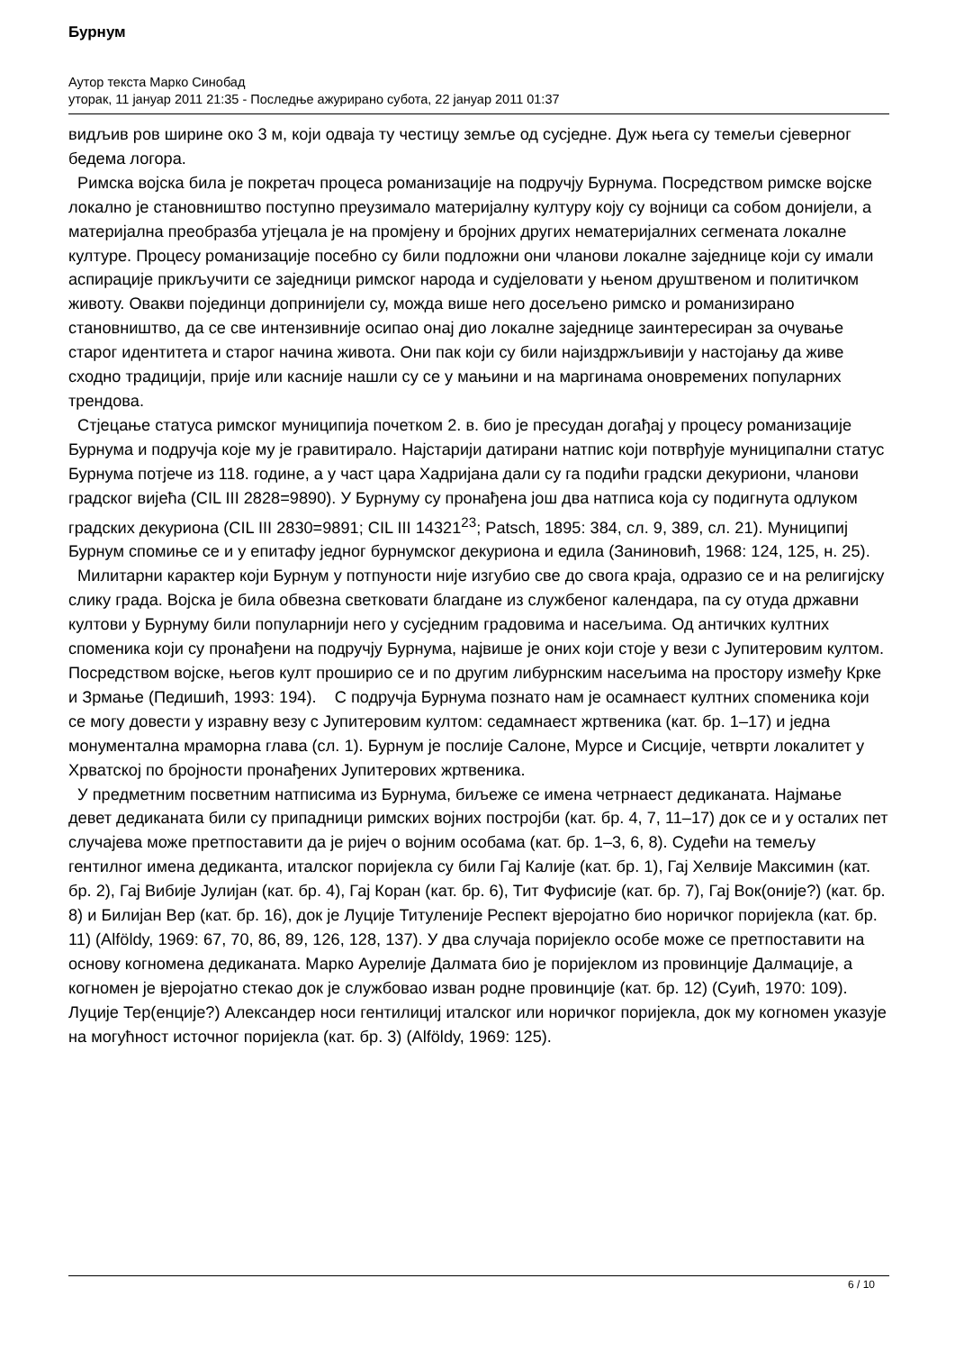Бурнум
Аутор текста Марко Синобад
уторак, 11 јануар 2011 21:35 - Последње ажурирано субота, 22 јануар 2011 01:37
видљив ров ширине око 3 м, који одваја ту честицу земље од сусједне. Дуж њега су темељи сјеверног бедема логора.
Римска војска била је покретач процеса романизације на подручју Бурнума. Посредством римске војске локално је становништво поступно преузимало материјалну културу коју су војници са собом донијели, а материјална преобразба утјецала је на промјену и бројних других нематеријалних сегмената локалне културе. Процесу романизације посебно су били подложни они чланови локалне заједнице који су имали аспирације прикључити се заједници римског народа и судјеловати у њеном друштвеном и политичком животу. Овакви појединци допринијели су, можда више него досељено римско и романизирано становништво, да се све интензивније осипао онај дио локалне заједнице заинтересиран за очување старог идентитета и старог начина живота. Они пак који су били најиздржљивији у настојању да живе сходно традицији, прије или касније нашли су се у мањини и на маргинама оновремених популарних трендова.
Стјецање статуса римског муниципија почетком 2. в. био је пресудан догађај у процесу романизације Бурнума и подручја које му је гравитирало. Најстарији датирани натпис који потврђује муниципални статус Бурнума потјече из 118. године, а у част цара Хадријана дали су га подићи градски декуриони, чланови градског вијећа (CIL III 2828=9890). У Бурнуму су пронађена још два натписа која су подигнута одлуком градских декуриона (CIL III 2830=9891; CIL III 14321<sup>23</sup>; Patsch, 1895: 384, сл. 9, 389, сл. 21). Муниципиј Бурнум спомиње се и у епитафу једног бурнумског декуриона и едила (Заниновић, 1968: 124, 125, н. 25).
Милитарни карактер који Бурнум у потпуности није изгубио све до свога краја, одразио се и на религијску слику града. Војска је била обвезна светковати благдане из службеног календара, па су отуда државни култови у Бурнуму били популарнији него у сусједним градовима и насељима. Од античких култних споменика који су пронађени на подручју Бурнума, највише је оних који стоје у вези с Јупитеровим култом. Посредством војске, његов култ проширио се и по другим либурнским насељима на простору између Крке и Зрмање (Педишић, 1993: 194). С подручја Бурнума познато нам је осамнаест култних споменика који се могу довести у изравну везу с Јупитеровим култом: седамнаест жртвеника (кат. бр. 1–17) и једна монументална мраморна глава (сл. 1). Бурнум је послије Салоне, Мурсе и Сисције, четврти локалитет у Хрватској по бројности пронађених Јупитерових жртвеника.
У предметним посветним натписима из Бурнума, биљеже се имена четрнаест дедиканата. Најмање девет дедиканата били су припадници римских војних постројби (кат. бр. 4, 7, 11–17) док се и у осталих пет случајева може претпоставити да је ријеч о војним особама (кат. бр. 1–3, 6, 8). Судећи на темељу гентилног имена дедиканта, италског поријекла су били Гај Калије (кат. бр. 1), Гај Хелвије Максимин (кат. бр. 2), Гај Вибије Јулијан (кат. бр. 4), Гај Коран (кат. бр. 6), Тит Фуфисије (кат. бр. 7), Гај Вок(оније?) (кат. бр. 8) и Билијан Вер (кат. бр. 16), док је Луције Титуленије Респект вјеројатно био норичког поријекла (кат. бр. 11) (Alföldy, 1969: 67, 70, 86, 89, 126, 128, 137). У два случаја поријекло особе може се претпоставити на основу когномена дедиканата. Марко Аурелије Далмата био је поријеклом из провинције Далмације, а когномен је вјеројатно стекао док је службовао изван родне провинције (кат. бр. 12) (Суић, 1970: 109). Луције Тер(енције?) Александер носи гентилициј италског или норичког поријекла, док му когномен указује на могућност источног поријекла (кат. бр. 3) (Alföldy, 1969: 125).
6 / 10